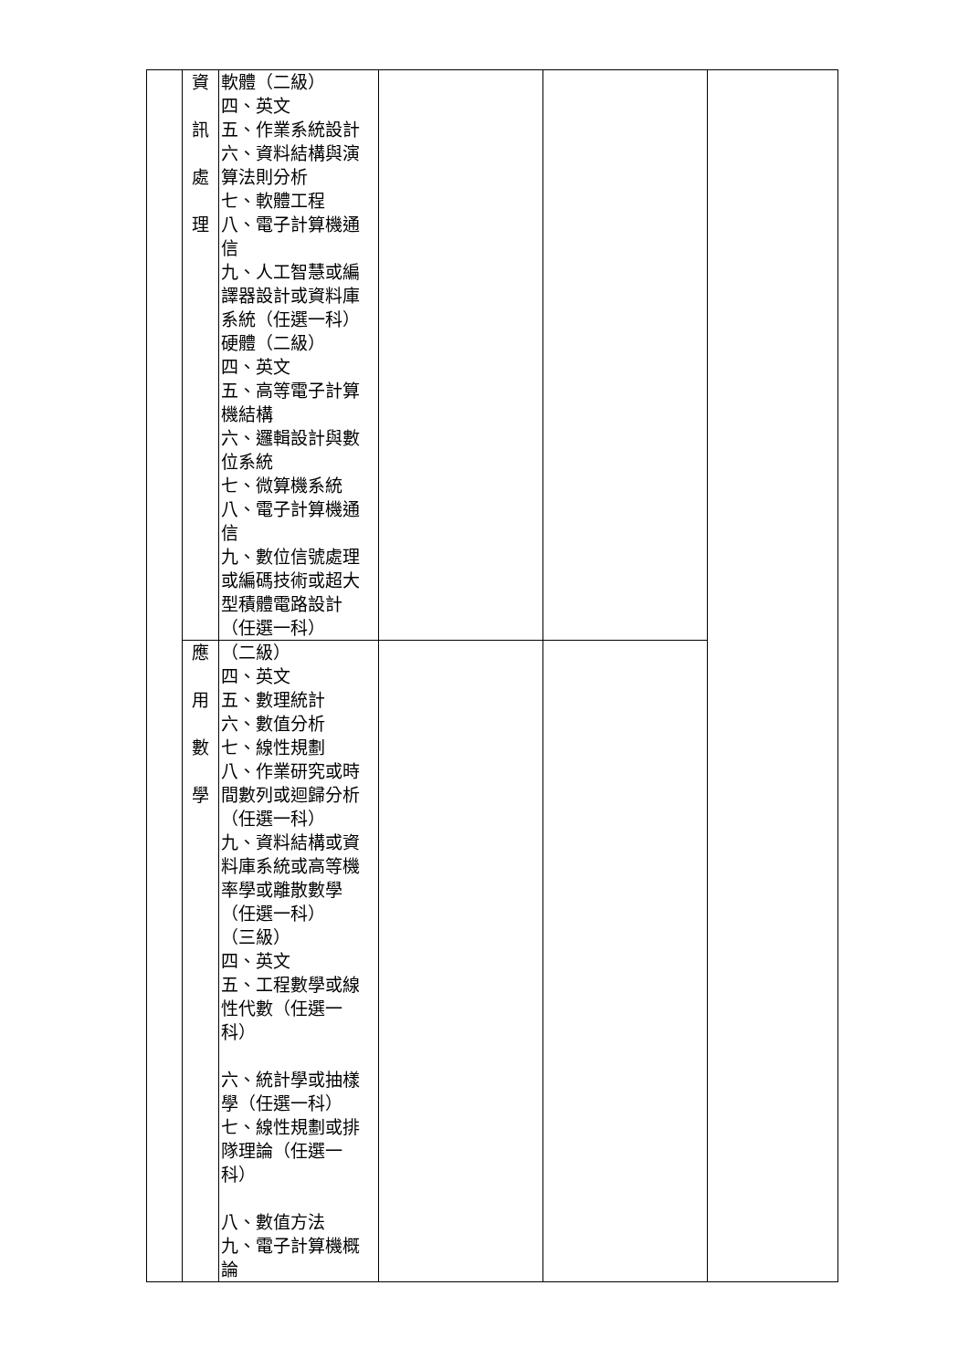| | 資 訊 處 理 | 軟體（二級） 四、英文 五、作業系統設計 六、資料結構與演算法則分析 七、軟體工程 八、電子計算機通信 九、人工智慧或編譯器設計或資料庫系統（任選一科） 硬體（二級） 四、英文 五、高等電子計算機結構 六、邏輯設計與數位系統 七、微算機系統 八、電子計算機通信 九、數位信號處理或編碼技術或超大型積體電路設計（任選一科） | | | |
| | 應 用 數 學 | （二級） 四、英文 五、數理統計 六、數值分析 七、線性規劃 八、作業研究或時間數列或迴歸分析（任選一科） 九、資料結構或資料庫系統或高等機率學或離散數學（任選一科） （三級） 四、英文 五、工程數學或線性代數（任選一科） 六、統計學或抽樣學（任選一科） 七、線性規劃或排隊理論（任選一科） 八、數值方法 九、電子計算機概論 | | | |